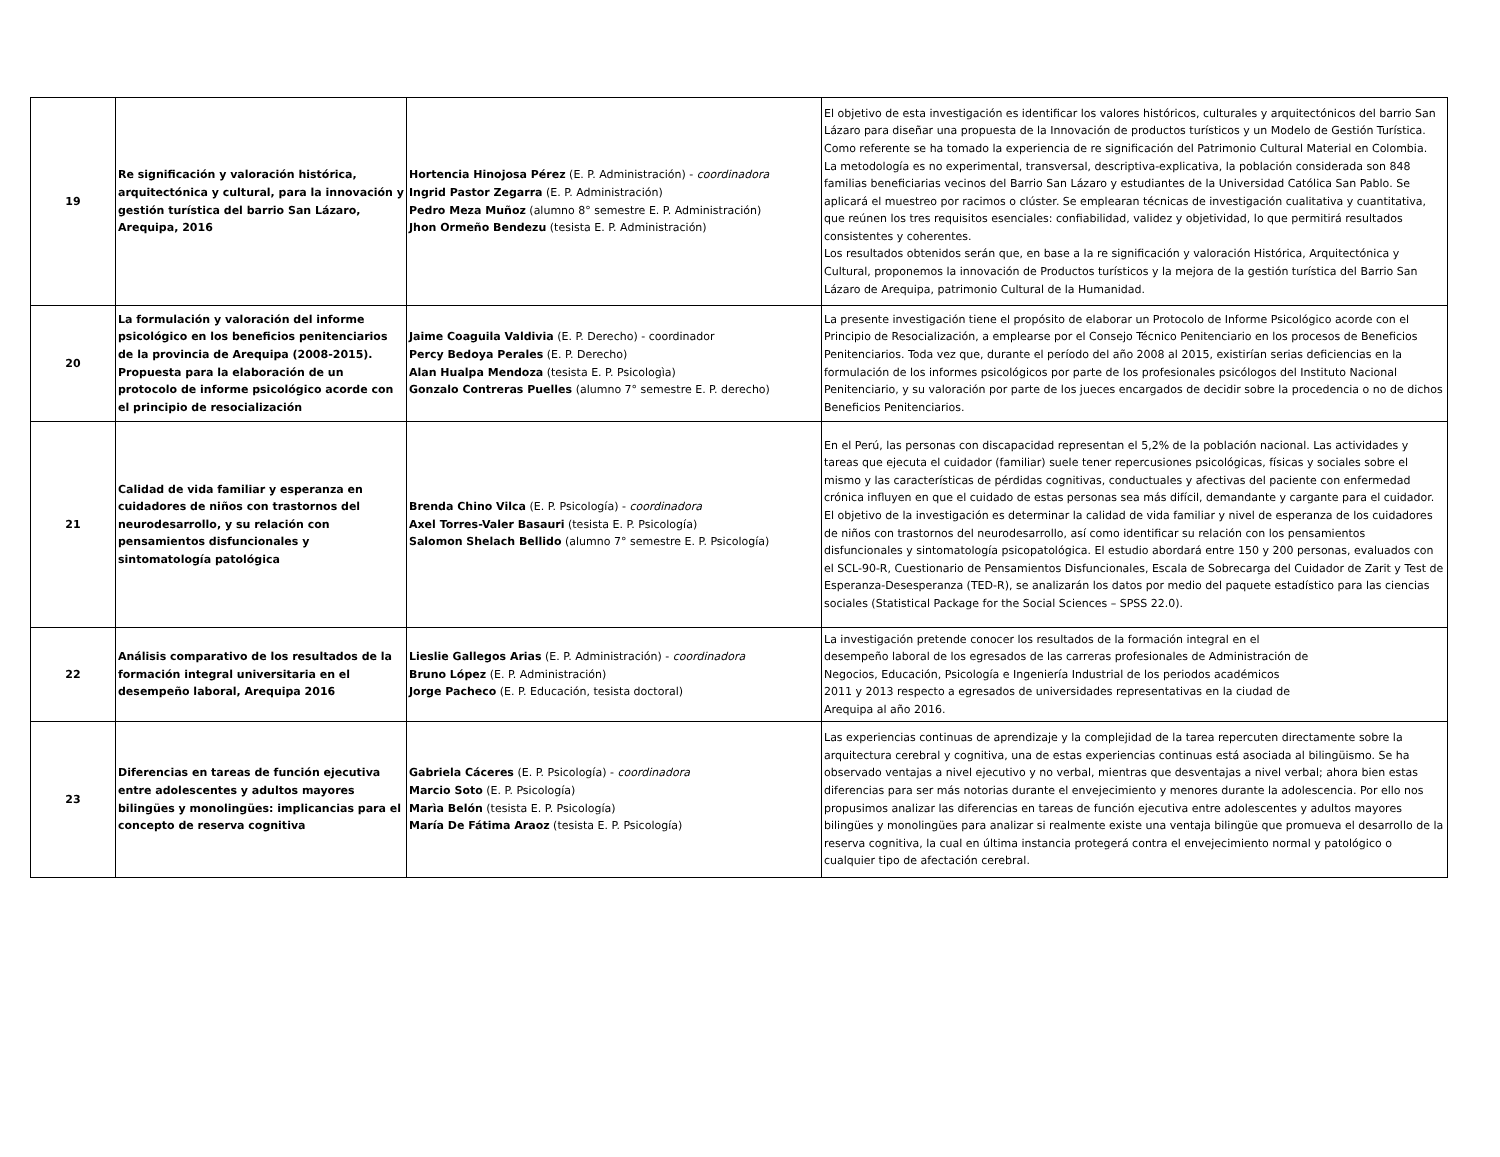| 19 | Re significación y valoración histórica, arquitectónica y cultural, para la innovación y gestión turística del barrio San Lázaro, Arequipa, 2016 | Hortencia Hinojosa Pérez (E. P. Administración) - coordinadora Ingrid Pastor Zegarra (E. P. Administración) Pedro Meza Muñoz (alumno 8° semestre E. P. Administración) Jhon Ormeño Bendezu (tesista E. P. Administración) | El objetivo de esta investigación es identificar los valores históricos, culturales y arquitectónicos del barrio San Lázaro para diseñar una propuesta de la Innovación de productos turísticos y un Modelo de Gestión Turística. Como referente se ha tomado la experiencia de re significación del Patrimonio Cultural Material en Colombia. La metodología es no experimental, transversal, descriptiva-explicativa, la población considerada son 848 familias beneficiarias vecinos del Barrio San Lázaro y estudiantes de la Universidad Católica San Pablo. Se aplicará el muestreo por racimos o clúster. Se emplearan técnicas de investigación cualitativa y cuantitativa, que reúnen los tres requisitos esenciales: confiabilidad, validez y objetividad, lo que permitirá resultados consistentes y coherentes. Los resultados obtenidos serán que, en base a la re significación y valoración Histórica, Arquitectónica y Cultural, proponemos la innovación de Productos turísticos y la mejora de la gestión turística del Barrio San Lázaro de Arequipa, patrimonio Cultural de la Humanidad. |
| 20 | La formulación y valoración del informe psicológico en los beneficios penitenciarios de la provincia de Arequipa (2008-2015). Propuesta para la elaboración de un protocolo de informe psicológico acorde con el principio de resocialización | Jaime Coaguila Valdivia (E. P. Derecho) - coordinador Percy Bedoya Perales (E. P. Derecho) Alan Hualpa Mendoza (tesista E. P. Psicologìa) Gonzalo Contreras Puelles (alumno 7° semestre E. P. derecho) | La presente investigación tiene el propósito de elaborar un Protocolo de Informe Psicológico acorde con el Principio de Resocialización, a emplearse por el Consejo Técnico Penitenciario en los procesos de Beneficios Penitenciarios. Toda vez que, durante el período del año 2008 al 2015, existirían serias deficiencias en la formulación de los informes psicológicos por parte de los profesionales psicólogos del Instituto Nacional Penitenciario, y su valoración por parte de los jueces encargados de decidir sobre la procedencia o no de dichos Beneficios Penitenciarios. |
| 21 | Calidad de vida familiar y esperanza en cuidadores de niños con trastornos del neurodesarrollo, y su relación con pensamientos disfuncionales y sintomatología patológica | Brenda Chino Vilca (E. P. Psicología) - coordinadora Axel Torres-Valer Basauri (tesista E. P. Psicología) Salomon Shelach Bellido (alumno 7° semestre E. P. Psicología) | En el Perú, las personas con discapacidad representan el 5,2% de la población nacional. Las actividades y tareas que ejecuta el cuidador (familiar) suele tener repercusiones psicológicas, físicas y sociales sobre el mismo y las características de pérdidas cognitivas, conductuales y afectivas del paciente con enfermedad crónica influyen en que el cuidado de estas personas sea más difícil, demandante y cargante para el cuidador. El objetivo de la investigación es determinar la calidad de vida familiar y nivel de esperanza de los cuidadores de niños con trastornos del neurodesarrollo, así como identificar su relación con los pensamientos disfuncionales y sintomatología psicopatológica. El estudio abordará entre 150 y 200 personas, evaluados con el SCL-90-R, Cuestionario de Pensamientos Disfuncionales, Escala de Sobrecarga del Cuidador de Zarit y Test de Esperanza-Desesperanza (TED-R), se analizarán los datos por medio del paquete estadístico para las ciencias sociales (Statistical Package for the Social Sciences – SPSS 22.0). |
| 22 | Análisis comparativo de los resultados de la formación integral universitaria en el desempeño laboral, Arequipa 2016 | Lieslie Gallegos Arias (E. P. Administración) - coordinadora Bruno López (E. P. Administración) Jorge Pacheco (E. P. Educación, tesista doctoral) | La investigación pretende conocer los resultados de la formación integral en el desempeño laboral de los egresados de las carreras profesionales de Administración de Negocios, Educación, Psicología e Ingeniería Industrial de los periodos académicos 2011 y 2013 respecto a egresados de universidades representativas en la ciudad de Arequipa al año 2016. |
| 23 | Diferencias en tareas de función ejecutiva entre adolescentes y adultos mayores bilingües y monolingües: implicancias para el concepto de reserva cognitiva | Gabriela Cáceres (E. P. Psicología) - coordinadora Marcio Soto (E. P. Psicología) Marìa Belón (tesista E. P. Psicología) María De Fátima Araoz (tesista E. P. Psicología) | Las experiencias continuas de aprendizaje y la complejidad de la tarea repercuten directamente sobre la arquitectura cerebral y cognitiva, una de estas experiencias continuas está asociada al bilingüismo. Se ha observado ventajas a nivel ejecutivo y no verbal, mientras que desventajas a nivel verbal; ahora bien estas diferencias para ser más notorias durante el envejecimiento y menores durante la adolescencia. Por ello nos propusimos analizar las diferencias en tareas de función ejecutiva entre adolescentes y adultos mayores bilingües y monolingües para analizar si realmente existe una ventaja bilingüe que promueva el desarrollo de la reserva cognitiva, la cual en última instancia protegerá contra el envejecimiento normal y patológico o cualquier tipo de afectación cerebral. |